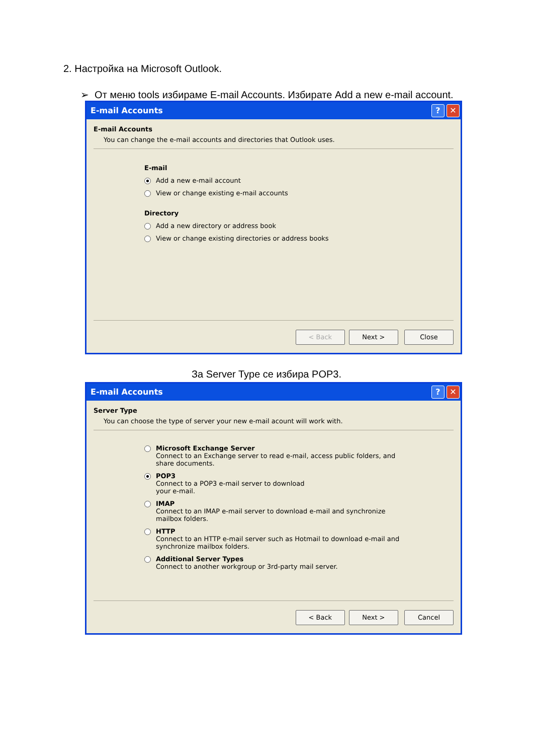2. Настройка на Microsoft Outlook.
➢ От меню tools избираме E-mail Accounts. Избирате Add a new e-mail account.
E-mail Accounts? ✕
E-mail Accounts
You can change the e-mail accounts and directories that Outlook uses.
E-mail
Add a new e-mail account
View or change existing e-mail accounts
Directory
Add a new directory or address book
View or change existing directories or address books
< Back Next > Close
За Server Type се избира POP3.
E-mail Accounts? ✕
Server Type
You can choose the type of server your new e-mail acount will work with.
Microsoft Exchange Server
Connect to an Exchange server to read e-mail, access public folders, and
share documents.
POP3
Connect to a POP3 e-mail server to download
your e-mail.
IMAP
Connect to an IMAP e-mail server to download e-mail and synchronize
mailbox folders.
HTTP
Connect to an HTTP e-mail server such as Hotmail to download e-mail and
synchronize mailbox folders.
Additional Server Types
Connect to another workgroup or 3rd-party mail server.
< Back Next > Cancel